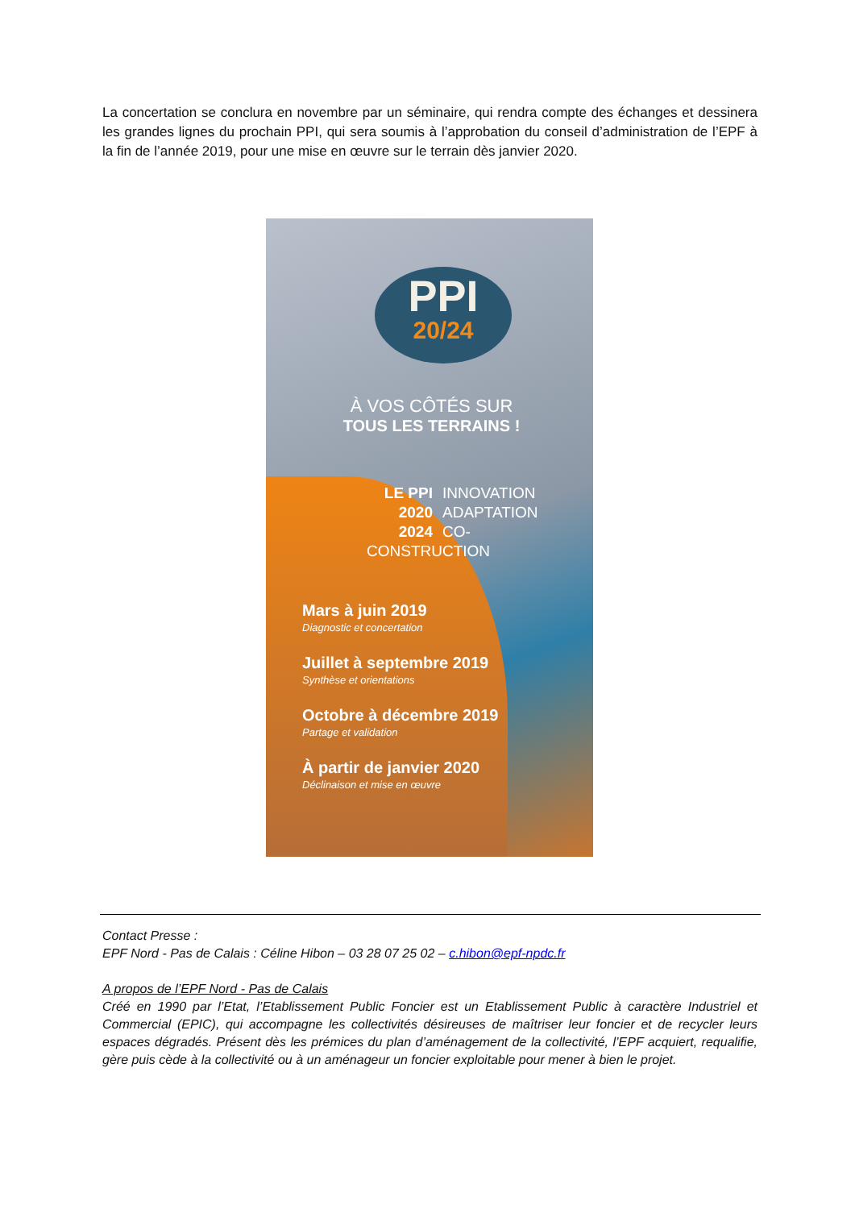La concertation se conclura en novembre par un séminaire, qui rendra compte des échanges et dessinera les grandes lignes du prochain PPI, qui sera soumis à l’approbation du conseil d’administration de l’EPF à la fin de l’année 2019, pour une mise en œuvre sur le terrain dès janvier 2020.
PPI
20/24
À VOS CÔTÉS SUR
TOUS LES TERRAINS !
LE PPI INNOVATION
2020 ADAPTATION
2024 CO-CONSTRUCTION
Mars à juin 2019
Diagnostic et concertation
Juillet à septembre 2019
Synthèse et orientations
Octobre à décembre 2019
Partage et validation
À partir de janvier 2020
Déclinaison et mise en œuvre
Contact Presse :
EPF Nord - Pas de Calais : Céline Hibon – 03 28 07 25 02 – c.hibon@epf-npdc.fr
A propos de l’EPF Nord - Pas de Calais
Créé en 1990 par l’Etat, l’Etablissement Public Foncier est un Etablissement Public à caractère Industriel et Commercial (EPIC), qui accompagne les collectivités désireuses de maîtriser leur foncier et de recycler leurs espaces dégradés. Présent dès les prémices du plan d’aménagement de la collectivité, l’EPF acquiert, requalifie, gère puis cède à la collectivité ou à un aménageur un foncier exploitable pour mener à bien le projet.